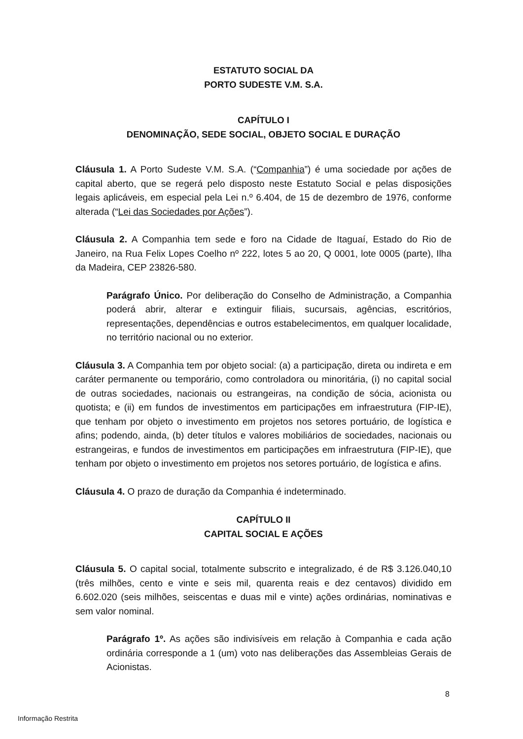ESTATUTO SOCIAL DA
PORTO SUDESTE V.M. S.A.
CAPÍTULO I
DENOMINAÇÃO, SEDE SOCIAL, OBJETO SOCIAL E DURAÇÃO
Cláusula 1. A Porto Sudeste V.M. S.A. (“Companhia”) é uma sociedade por ações de capital aberto, que se regerá pelo disposto neste Estatuto Social e pelas disposições legais aplicáveis, em especial pela Lei n.º 6.404, de 15 de dezembro de 1976, conforme alterada (“Lei das Sociedades por Ações”).
Cláusula 2. A Companhia tem sede e foro na Cidade de Itaguaí, Estado do Rio de Janeiro, na Rua Felix Lopes Coelho nº 222, lotes 5 ao 20, Q 0001, lote 0005 (parte), Ilha da Madeira, CEP 23826-580.
Parágrafo Único. Por deliberação do Conselho de Administração, a Companhia poderá abrir, alterar e extinguir filiais, sucursais, agências, escritórios, representações, dependências e outros estabelecimentos, em qualquer localidade, no território nacional ou no exterior.
Cláusula 3. A Companhia tem por objeto social: (a) a participação, direta ou indireta e em caráter permanente ou temporário, como controladora ou minoritária, (i) no capital social de outras sociedades, nacionais ou estrangeiras, na condição de sócia, acionista ou quotista; e (ii) em fundos de investimentos em participações em infraestrutura (FIP-IE), que tenham por objeto o investimento em projetos nos setores portuário, de logística e afins; podendo, ainda, (b) deter títulos e valores mobiliários de sociedades, nacionais ou estrangeiras, e fundos de investimentos em participações em infraestrutura (FIP-IE), que tenham por objeto o investimento em projetos nos setores portuário, de logística e afins.
Cláusula 4. O prazo de duração da Companhia é indeterminado.
CAPÍTULO II
CAPITAL SOCIAL E AÇÕES
Cláusula 5. O capital social, totalmente subscrito e integralizado, é de R$ 3.126.040,10 (três milhões, cento e vinte e seis mil, quarenta reais e dez centavos) dividido em 6.602.020 (seis milhões, seiscentas e duas mil e vinte) ações ordinárias, nominativas e sem valor nominal.
Parágrafo 1º. As ações são indivisíveis em relação à Companhia e cada ação ordinária corresponde a 1 (um) voto nas deliberações das Assembleias Gerais de Acionistas.
8
Informação Restrita